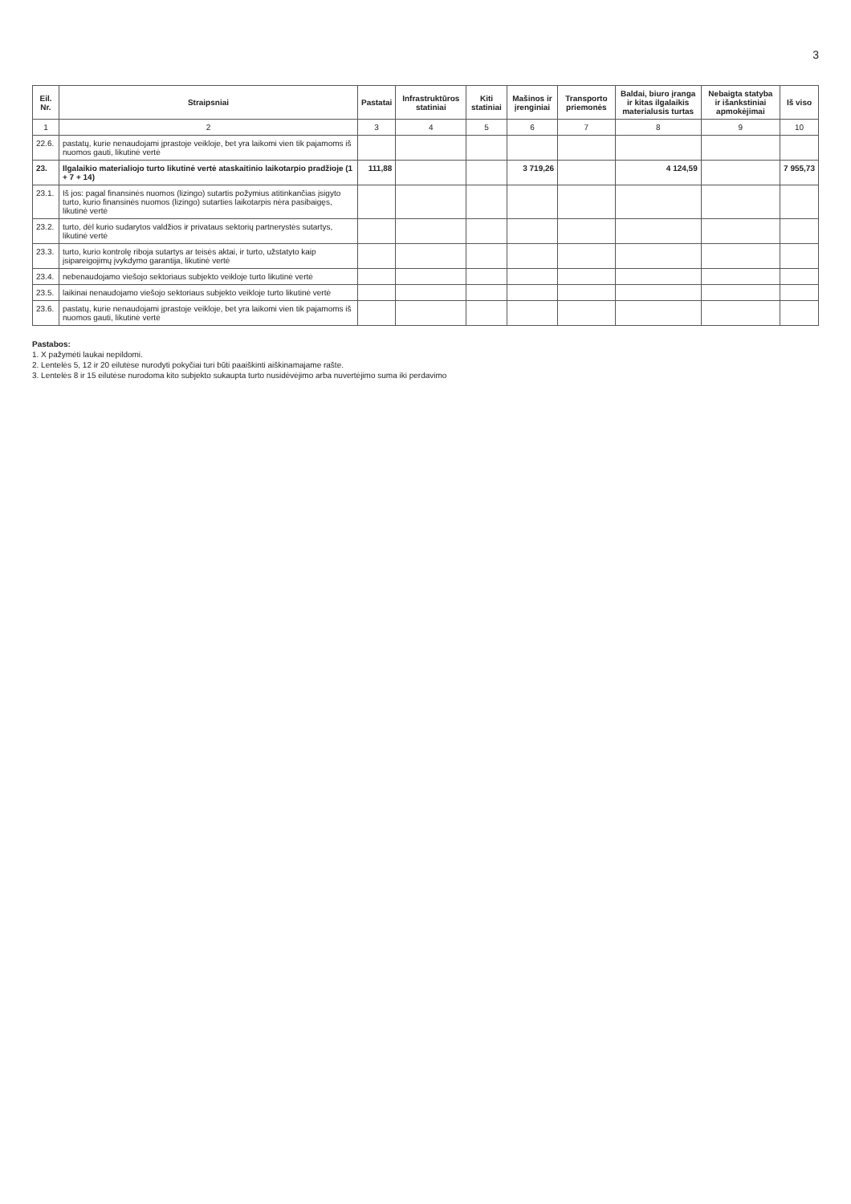3
| Eil. Nr. | Straipsniai | Pastatai | Infrastruktūros statiniai | Kiti statiniai | Mašinos ir įrenginiai | Transporto priemonės | Baldai, biuro įranga ir kitas ilgalaikis materialusis turtas | Nebaigta statyba ir išankstiniai apmokėjimai | Iš viso |
| --- | --- | --- | --- | --- | --- | --- | --- | --- | --- |
| 1 | 2 | 3 | 4 | 5 | 6 | 7 | 8 | 9 | 10 |
| 22.6. | pastatų, kurie nenaudojami įprastoje veikloje, bet yra laikomi vien tik pajamoms iš nuomos gauti, likutinė vertė | | | | | | | | |
| 23. | Ilgalaikio materialiojo turto likutinė vertė ataskaitinio laikotarpio pradžioje (1 + 7 + 14) | 111,88 | | | 3 719,26 | | 4 124,59 | | 7 955,73 |
| 23.1. | Iš jos: pagal finansinės nuomos (lizingo) sutartis požymius atitinkančias įsigyto turto, kurio finansinės nuomos (lizingo) sutarties laikotarpis nėra pasibaigęs, likutinė vertė | | | | | | | | |
| 23.2. | turto, dėl kurio sudarytos valdžios ir privataus sektorių partnerystės sutartys, likutinė vertė | | | | | | | | |
| 23.3. | turto, kurio kontrolę riboja sutartys ar teisės aktai, ir turto, užstatyto kaip įsipareigojimų įvykdymo garantija, likutinė vertė | | | | | | | | |
| 23.4. | nebenaudojamo viešojo sektoriaus subjekto veikloje turto likutinė vertė | | | | | | | | |
| 23.5. | laikinai nenaudojamo viešojo sektoriaus subjekto veikloje turto likutinė vertė | | | | | | | | |
| 23.6. | pastatų, kurie nenaudojami įprastoje veikloje, bet yra laikomi vien tik pajamoms iš nuomos gauti, likutinė vertė | | | | | | | | |
Pastabos:
1. X pažymėti laukai nepildomi.
2. Lentelės 5, 12 ir 20 eilutėse nurodyti pokyčiai turi būti paaiškinti aiškinamajame rašte.
3. Lentelės 8 ir 15 eilutėse nurodoma kito subjekto sukaupta turto nusidėvėjimo arba nuvertėjimo suma iki perdavimo